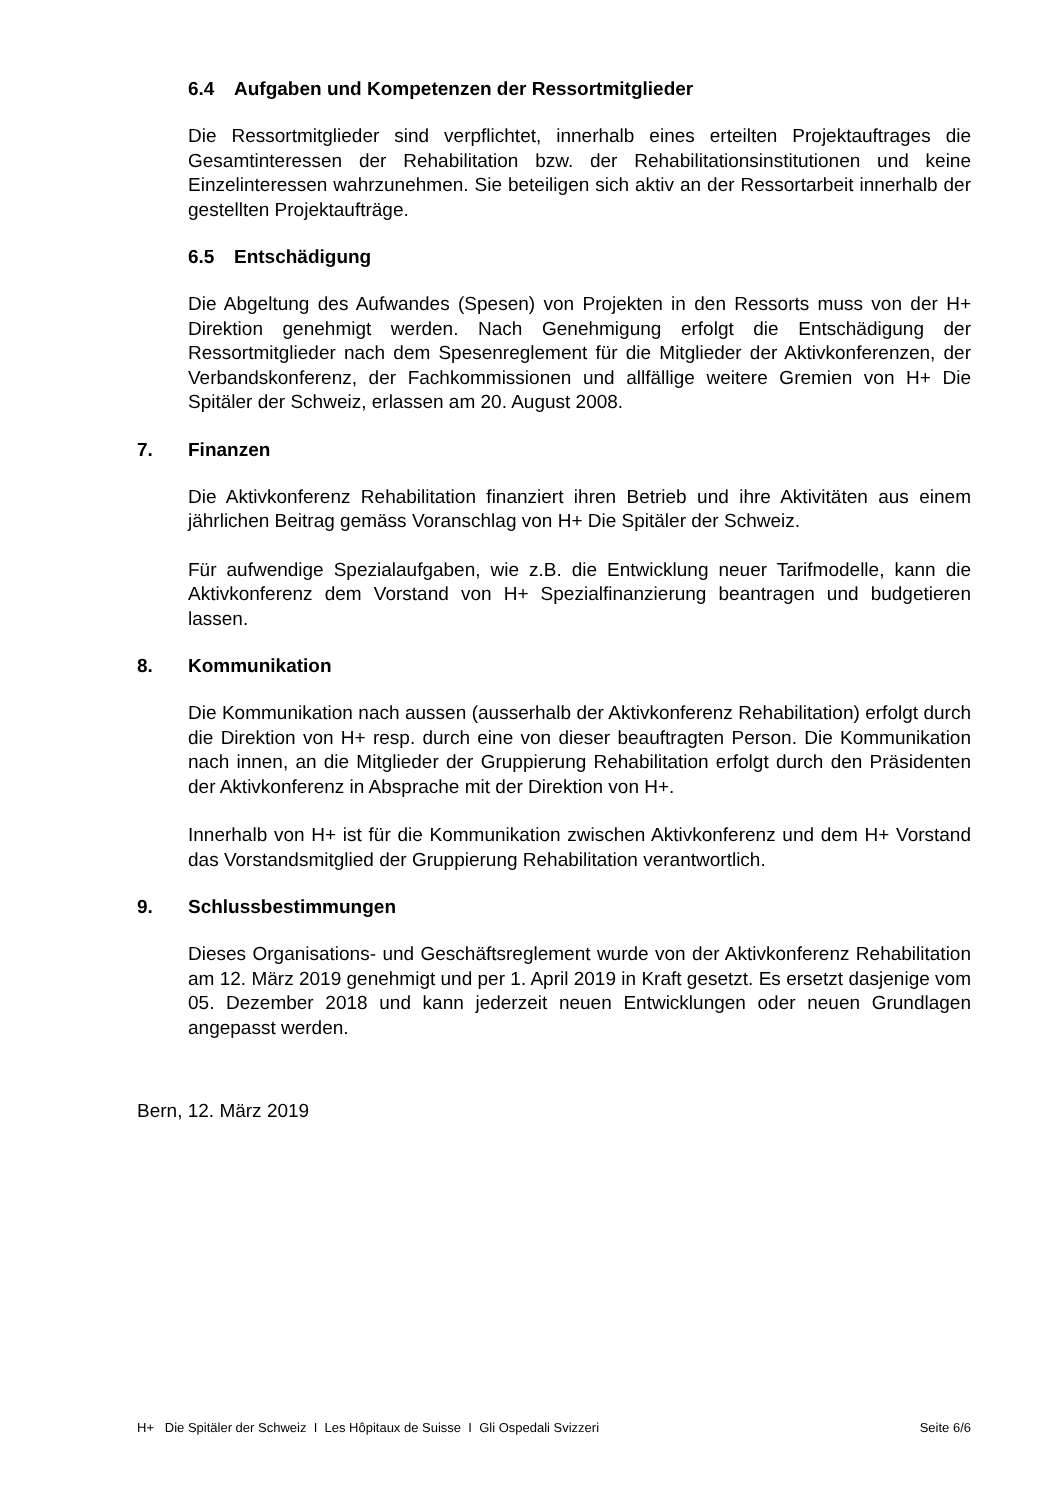6.4 Aufgaben und Kompetenzen der Ressortmitglieder
Die Ressortmitglieder sind verpflichtet, innerhalb eines erteilten Projektauftrages die Gesamtinteressen der Rehabilitation bzw. der Rehabilitationsinstitutionen und keine Einzelinteressen wahrzunehmen. Sie beteiligen sich aktiv an der Ressortarbeit innerhalb der gestellten Projektaufträge.
6.5 Entschädigung
Die Abgeltung des Aufwandes (Spesen) von Projekten in den Ressorts muss von der H+ Direktion genehmigt werden. Nach Genehmigung erfolgt die Entschädigung der Ressortmitglieder nach dem Spesenreglement für die Mitglieder der Aktivkonferenzen, der Verbandskonferenz, der Fachkommissionen und allfällige weitere Gremien von H+ Die Spitäler der Schweiz, erlassen am 20. August 2008.
7. Finanzen
Die Aktivkonferenz Rehabilitation finanziert ihren Betrieb und ihre Aktivitäten aus einem jährlichen Beitrag gemäss Voranschlag von H+ Die Spitäler der Schweiz.
Für aufwendige Spezialaufgaben, wie z.B. die Entwicklung neuer Tarifmodelle, kann die Aktivkonferenz dem Vorstand von H+ Spezialfinanzierung beantragen und budgetieren lassen.
8. Kommunikation
Die Kommunikation nach aussen (ausserhalb der Aktivkonferenz Rehabilitation) erfolgt durch die Direktion von H+ resp. durch eine von dieser beauftragten Person. Die Kommunikation nach innen, an die Mitglieder der Gruppierung Rehabilitation erfolgt durch den Präsidenten der Aktivkonferenz in Absprache mit der Direktion von H+.
Innerhalb von H+ ist für die Kommunikation zwischen Aktivkonferenz und dem H+ Vorstand das Vorstandsmitglied der Gruppierung Rehabilitation verantwortlich.
9. Schlussbestimmungen
Dieses Organisations- und Geschäftsreglement wurde von der Aktivkonferenz Rehabilitation am 12. März 2019 genehmigt und per 1. April 2019 in Kraft gesetzt. Es ersetzt dasjenige vom 05. Dezember 2018 und kann jederzeit neuen Entwicklungen oder neuen Grundlagen angepasst werden.
Bern, 12. März 2019
H+ Die Spitäler der Schweiz I Les Hôpitaux de Suisse I Gli Ospedali Svizzeri Seite 6/6